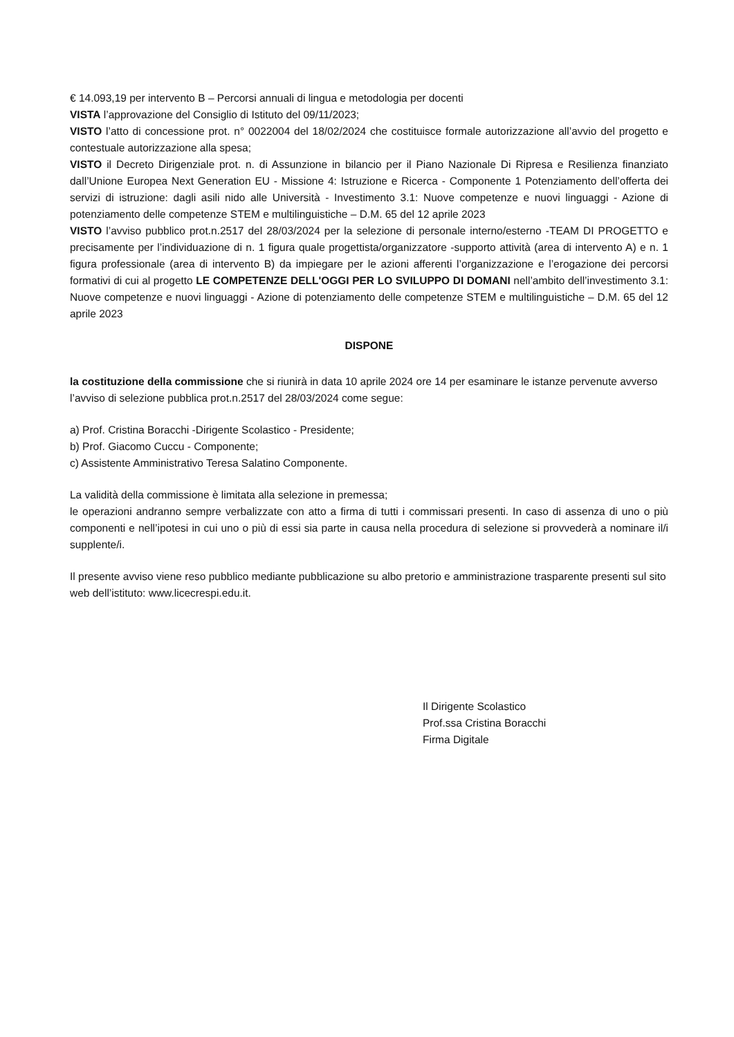€ 14.093,19 per intervento B – Percorsi annuali di lingua e metodologia per docenti
VISTA l’approvazione del Consiglio di Istituto del 09/11/2023;
VISTO l’atto di concessione prot. n° 0022004 del 18/02/2024 che costituisce formale autorizzazione all’avvio del progetto e contestuale autorizzazione alla spesa;
VISTO il Decreto Dirigenziale prot. n. di Assunzione in bilancio per il Piano Nazionale Di Ripresa e Resilienza finanziato dall’Unione Europea Next Generation EU - Missione 4: Istruzione e Ricerca - Componente 1 Potenziamento dell’offerta dei servizi di istruzione: dagli asili nido alle Università - Investimento 3.1: Nuove competenze e nuovi linguaggi - Azione di potenziamento delle competenze STEM e multilinguistiche – D.M. 65 del 12 aprile 2023
VISTO l’avviso pubblico prot.n.2517 del 28/03/2024 per la selezione di personale interno/esterno -TEAM DI PROGETTO e precisamente per l’individuazione di n. 1 figura quale progettista/organizzatore -supporto attività (area di intervento A) e n. 1 figura professionale (area di intervento B) da impiegare per le azioni afferenti l’organizzazione e l’erogazione dei percorsi formativi di cui al progetto LE COMPETENZE DELL'OGGI PER LO SVILUPPO DI DOMANI nell’ambito dell’investimento 3.1: Nuove competenze e nuovi linguaggi - Azione di potenziamento delle competenze STEM e multilinguistiche – D.M. 65 del 12 aprile 2023
DISPONE
la costituzione della commissione che si riunirà in data 10 aprile 2024 ore 14 per esaminare le istanze pervenute avverso l’avviso di selezione pubblica prot.n.2517 del 28/03/2024 come segue:
a) Prof. Cristina Boracchi -Dirigente Scolastico - Presidente;
b) Prof. Giacomo Cuccu - Componente;
c) Assistente Amministrativo Teresa Salatino Componente.
La validità della commissione è limitata alla selezione in premessa;
le operazioni andranno sempre verbalizzate con atto a firma di tutti i commissari presenti. In caso di assenza di uno o più componenti e nell’ipotesi in cui uno o più di essi sia parte in causa nella procedura di selezione si provvederà a nominare il/i supplente/i.
Il presente avviso viene reso pubblico mediante pubblicazione su albo pretorio e amministrazione trasparente presenti sul sito web dell’istituto: www.licecrespi.edu.it.
Il Dirigente Scolastico
Prof.ssa Cristina Boracchi
Firma Digitale